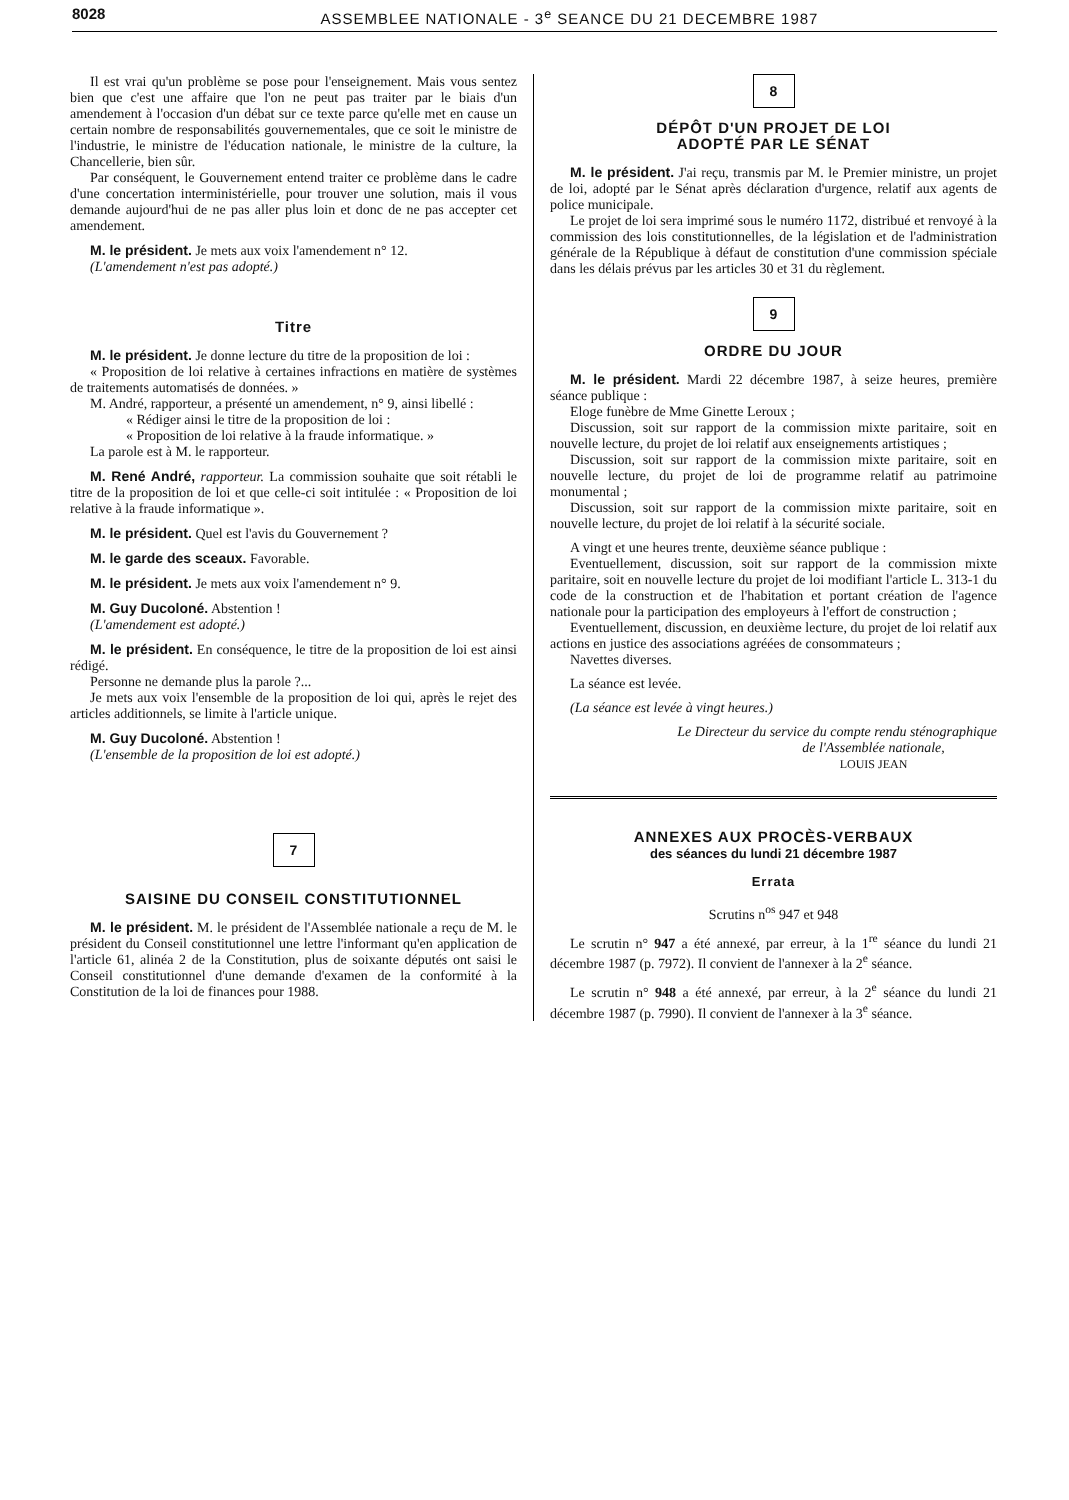8028 ASSEMBLEE NATIONALE - 3<sup>e</sup> SEANCE DU 21 DECEMBRE 1987
Il est vrai qu'un problème se pose pour l'enseignement. Mais vous sentez bien que c'est une affaire que l'on ne peut pas traiter par le biais d'un amendement à l'occasion d'un débat sur ce texte parce qu'elle met en cause un certain nombre de responsabilités gouvernementales, que ce soit le ministre de l'industrie, le ministre de l'éducation nationale, le ministre de la culture, la Chancellerie, bien sûr.
Par conséquent, le Gouvernement entend traiter ce problème dans le cadre d'une concertation interministérielle, pour trouver une solution, mais il vous demande aujourd'hui de ne pas aller plus loin et donc de ne pas accepter cet amendement.
M. le président. Je mets aux voix l'amendement n° 12.
(L'amendement n'est pas adopté.)
Titre
M. le président. Je donne lecture du titre de la proposition de loi :
« Proposition de loi relative à certaines infractions en matière de systèmes de traitements automatisés de données. »
M. André, rapporteur, a présenté un amendement, n° 9, ainsi libellé :
« Rédiger ainsi le titre de la proposition de loi :
« Proposition de loi relative à la fraude informatique. »
La parole est à M. le rapporteur.
M. René André, rapporteur. La commission souhaite que soit rétabli le titre de la proposition de loi et que celle-ci soit intitulée : « Proposition de loi relative à la fraude informatique ».
M. le président. Quel est l'avis du Gouvernement ?
M. le garde des sceaux. Favorable.
M. le président. Je mets aux voix l'amendement n° 9.
M. Guy Ducoloné. Abstention !
(L'amendement est adopté.)
M. le président. En conséquence, le titre de la proposition de loi est ainsi rédigé.
Personne ne demande plus la parole ?...
Je mets aux voix l'ensemble de la proposition de loi qui, après le rejet des articles additionnels, se limite à l'article unique.
M. Guy Ducoloné. Abstention !
(L'ensemble de la proposition de loi est adopté.)
7
SAISINE DU CONSEIL CONSTITUTIONNEL
M. le président. M. le président de l'Assemblée nationale a reçu de M. le président du Conseil constitutionnel une lettre l'informant qu'en application de l'article 61, alinéa 2 de la Constitution, plus de soixante députés ont saisi le Conseil constitutionnel d'une demande d'examen de la conformité à la Constitution de la loi de finances pour 1988.
8
DÉPÔT D'UN PROJET DE LOI
ADOPTÉ PAR LE SÉNAT
M. le président. J'ai reçu, transmis par M. le Premier ministre, un projet de loi, adopté par le Sénat après déclaration d'urgence, relatif aux agents de police municipale.
Le projet de loi sera imprimé sous le numéro 1172, distribué et renvoyé à la commission des lois constitutionnelles, de la législation et de l'administration générale de la République à défaut de constitution d'une commission spéciale dans les délais prévus par les articles 30 et 31 du règlement.
9
ORDRE DU JOUR
M. le président. Mardi 22 décembre 1987, à seize heures, première séance publique :
Eloge funèbre de Mme Ginette Leroux ;
Discussion, soit sur rapport de la commission mixte paritaire, soit en nouvelle lecture, du projet de loi relatif aux enseignements artistiques ;
Discussion, soit sur rapport de la commission mixte paritaire, soit en nouvelle lecture, du projet de loi de programme relatif au patrimoine monumental ;
Discussion, soit sur rapport de la commission mixte paritaire, soit en nouvelle lecture, du projet de loi relatif à la sécurité sociale.
A vingt et une heures trente, deuxième séance publique :
Eventuellement, discussion, soit sur rapport de la commission mixte paritaire, soit en nouvelle lecture du projet de loi modifiant l'article L. 313-1 du code de la construction et de l'habitation et portant création de l'agence nationale pour la participation des employeurs à l'effort de construction ;
Eventuellement, discussion, en deuxième lecture, du projet de loi relatif aux actions en justice des associations agréées de consommateurs ;
Navettes diverses.
La séance est levée.
(La séance est levée à vingt heures.)
Le Directeur du service du compte rendu sténographique
de l'Assemblée nationale,
LOUIS JEAN
ANNEXES AUX PROCÈS-VERBAUX
des séances du lundi 21 décembre 1987
Errata
Scrutins n<sup>os</sup> 947 et 948
Le scrutin n° 947 a été annexé, par erreur, à la 1<sup>re</sup> séance du lundi 21 décembre 1987 (p. 7972). Il convient de l'annexer à la 2<sup>e</sup> séance.
Le scrutin n° 948 a été annexé, par erreur, à la 2<sup>e</sup> séance du lundi 21 décembre 1987 (p. 7990). Il convient de l'annexer à la 3<sup>e</sup> séance.